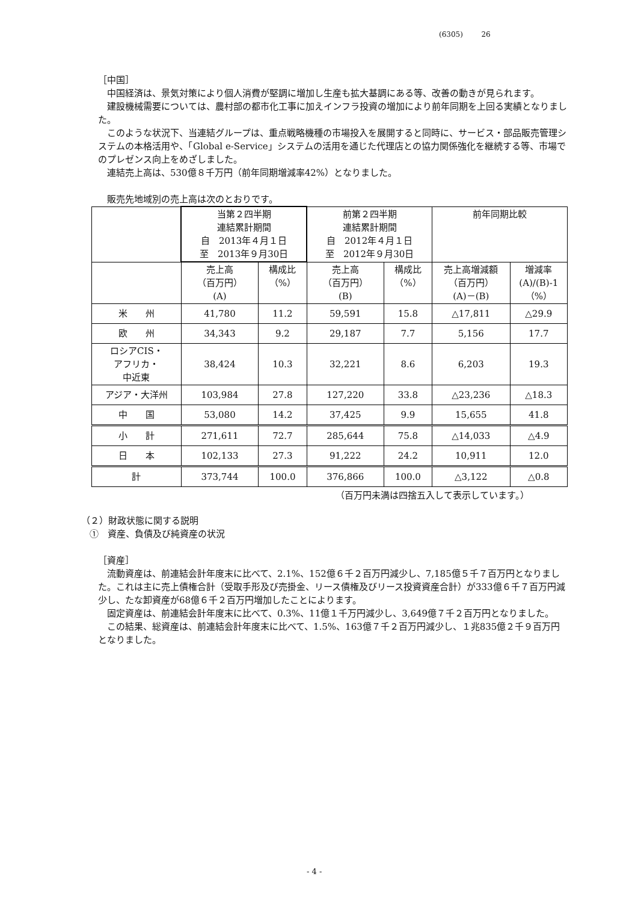(6305) 26
［中国］
中国経済は、景気対策により個人消費が堅調に増加し生産も拡大基調にある等、改善の動きが見られます。
建設機械需要については、農村部の都市化工事に加えインフラ投資の増加により前年同期を上回る実績となりました。
このような状況下、当連結グループは、重点戦略機種の市場投入を展開すると同時に、サービス・部品販売管理システムの本格活用や、「Global e-Service」システムの活用を通じた代理店との協力関係強化を継続する等、市場でのプレゼンス向上をめざしました。
連結売上高は、530億８千万円（前年同期増減率42%）となりました。
販売先地域別の売上高は次のとおりです。
| | 当第２四半期 連結累計期間 自 2013年４月１日 至 2013年９月30日 | | 前第２四半期 連結累計期間 自 2012年４月１日 至 2012年９月30日 | | 前年同期比較 | |
| --- | --- | --- | --- | --- | --- | --- |
| | 売上高 （百万円） (A) | 構成比 （%） | 売上高 （百万円） (B) | 構成比 （%） | 売上高増減額 （百万円） (A)－(B) | 増減率 (A)/(B)-1 （%） |
| 米 州 | 41,780 | 11.2 | 59,591 | 15.8 | △17,811 | △29.9 |
| 欧 州 | 34,343 | 9.2 | 29,187 | 7.7 | 5,156 | 17.7 |
| ロシアCIS・ アフリカ・ 中近東 | 38,424 | 10.3 | 32,221 | 8.6 | 6,203 | 19.3 |
| アジア・大洋州 | 103,984 | 27.8 | 127,220 | 33.8 | △23,236 | △18.3 |
| 中 国 | 53,080 | 14.2 | 37,425 | 9.9 | 15,655 | 41.8 |
| 小 計 | 271,611 | 72.7 | 285,644 | 75.8 | △14,033 | △4.9 |
| 日 本 | 102,133 | 27.3 | 91,222 | 24.2 | 10,911 | 12.0 |
| 計 | 373,744 | 100.0 | 376,866 | 100.0 | △3,122 | △0.8 |
（百万円未満は四捨五入して表示しています。）
（２）財政状態に関する説明
①　資産、負債及び純資産の状況
［資産］
流動資産は、前連結会計年度末に比べて、2.1%、152億６千２百万円減少し、7,185億５千７百万円となりました。これは主に売上債権合計（受取手形及び売掛金、リース債権及びリース投資資産合計）が333億６千７百万円減少し、たな卸資産が68億６千２百万円増加したことによります。
固定資産は、前連結会計年度末に比べて、0.3%、11億１千万円減少し、3,649億７千２百万円となりました。
この結果、総資産は、前連結会計年度末に比べて、1.5%、163億７千２百万円減少し、１兆835億２千９百万円となりました。
- 4 -